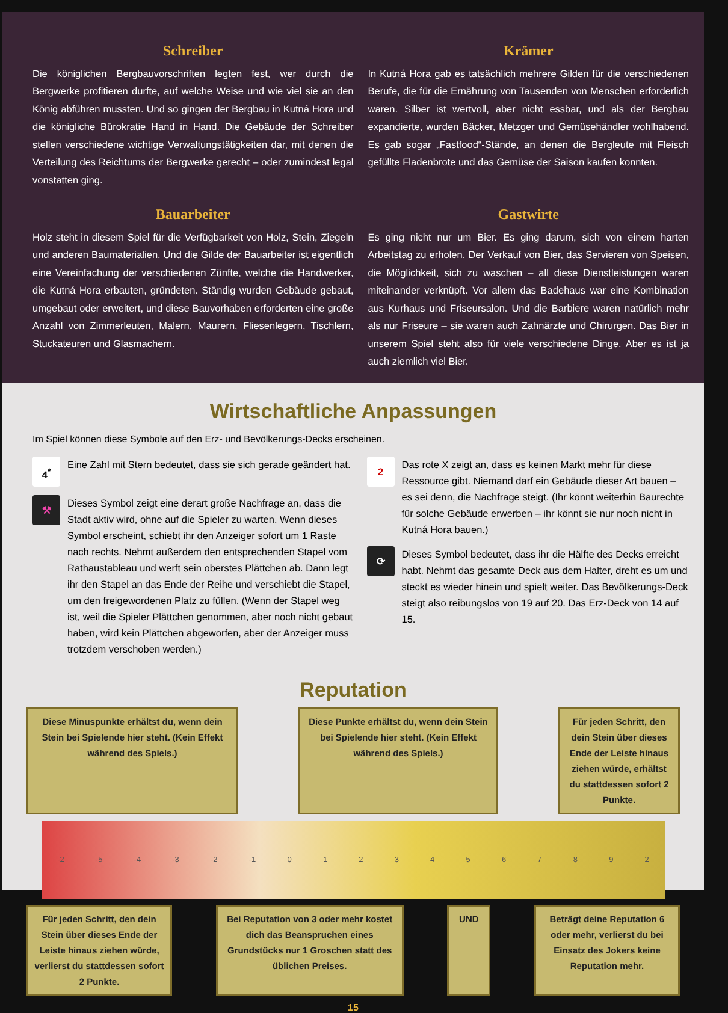Schreiber
Die königlichen Bergbauvorschriften legten fest, wer durch die Bergwerke profitieren durfte, auf welche Weise und wie viel sie an den König abführen mussten. Und so gingen der Bergbau in Kutná Hora und die königliche Bürokratie Hand in Hand. Die Gebäude der Schreiber stellen verschiedene wichtige Verwaltungstätigkeiten dar, mit denen die Verteilung des Reichtums der Bergwerke gerecht – oder zumindest legal vonstatten ging.
Krämer
In Kutná Hora gab es tatsächlich mehrere Gilden für die verschiedenen Berufe, die für die Ernährung von Tausenden von Menschen erforderlich waren. Silber ist wertvoll, aber nicht essbar, und als der Bergbau expandierte, wurden Bäcker, Metzger und Gemüsehändler wohlhabend. Es gab sogar „Fastfood“-Stände, an denen die Bergleute mit Fleisch gefüllte Fladenbrote und das Gemüse der Saison kaufen konnten.
Bauarbeiter
Holz steht in diesem Spiel für die Verfügbarkeit von Holz, Stein, Ziegeln und anderen Baumaterialien. Und die Gilde der Bauarbeiter ist eigentlich eine Vereinfachung der verschiedenen Zünfte, welche die Handwerker, die Kutná Hora erbauten, gründeten. Ständig wurden Gebäude gebaut, umgebaut oder erweitert, und diese Bauvorhaben erforderten eine große Anzahl von Zimmerleuten, Malern, Maurern, Fliesenlegern, Tischlern, Stuckateuren und Glasmachern.
Gastwirte
Es ging nicht nur um Bier. Es ging darum, sich von einem harten Arbeitstag zu erholen. Der Verkauf von Bier, das Servieren von Speisen, die Möglichkeit, sich zu waschen – all diese Dienstleistungen waren miteinander verknüpft. Vor allem das Badehaus war eine Kombination aus Kurhaus und Friseursalon. Und die Barbiere waren natürlich mehr als nur Friseure – sie waren auch Zahnärzte und Chirurgen. Das Bier in unserem Spiel steht also für viele verschiedene Dinge. Aber es ist ja auch ziemlich viel Bier.
Wirtschaftliche Anpassungen
Im Spiel können diese Symbole auf den Erz- und Bevölkerungs-Decks erscheinen.
4<sup>*</sup>
Eine Zahl mit Stern bedeutet, dass sie sich gerade geändert hat.
⚒
Dieses Symbol zeigt eine derart große Nachfrage an, dass die Stadt aktiv wird, ohne auf die Spieler zu warten. Wenn dieses Symbol erscheint, schiebt ihr den Anzeiger sofort um 1 Raste nach rechts. Nehmt außerdem den entsprechenden Stapel vom Rathaustableau und werft sein oberstes Plättchen ab. Dann legt ihr den Stapel an das Ende der Reihe und verschiebt die Stapel, um den freigewordenen Platz zu füllen. (Wenn der Stapel weg ist, weil die Spieler Plättchen genommen, aber noch nicht gebaut haben, wird kein Plättchen abgeworfen, aber der Anzeiger muss trotzdem verschoben werden.)
2
Das rote X zeigt an, dass es keinen Markt mehr für diese Ressource gibt. Niemand darf ein Gebäude dieser Art bauen – es sei denn, die Nachfrage steigt. (Ihr könnt weiterhin Baurechte für solche Gebäude erwerben – ihr könnt sie nur noch nicht in Kutná Hora bauen.)
⟳
Dieses Symbol bedeutet, dass ihr die Hälfte des Decks erreicht habt. Nehmt das gesamte Deck aus dem Halter, dreht es um und steckt es wieder hinein und spielt weiter. Das Bevölkerungs-Deck steigt also reibungslos von 19 auf 20. Das Erz-Deck von 14 auf 15.
Reputation
Diese Minuspunkte erhältst du, wenn dein Stein bei Spielende hier steht. (Kein Effekt während des Spiels.)
Diese Punkte erhältst du, wenn dein Stein bei Spielende hier steht. (Kein Effekt während des Spiels.)
Für jeden Schritt, den dein Stein über dieses Ende der Leiste hinaus ziehen würde, erhältst du stattdessen sofort 2 Punkte.
-2 -5 -4 -3 -2 -1 01234567892
Für jeden Schritt, den dein Stein über dieses Ende der Leiste hinaus ziehen würde, verlierst du stattdessen sofort 2 Punkte.
Bei Reputation von 3 oder mehr kostet dich das Beanspruchen eines Grundstücks nur 1 Groschen statt des üblichen Preises.
UND Beträgt deine Reputation 6 oder mehr, verlierst du bei Einsatz des Jokers keine Reputation mehr.
15